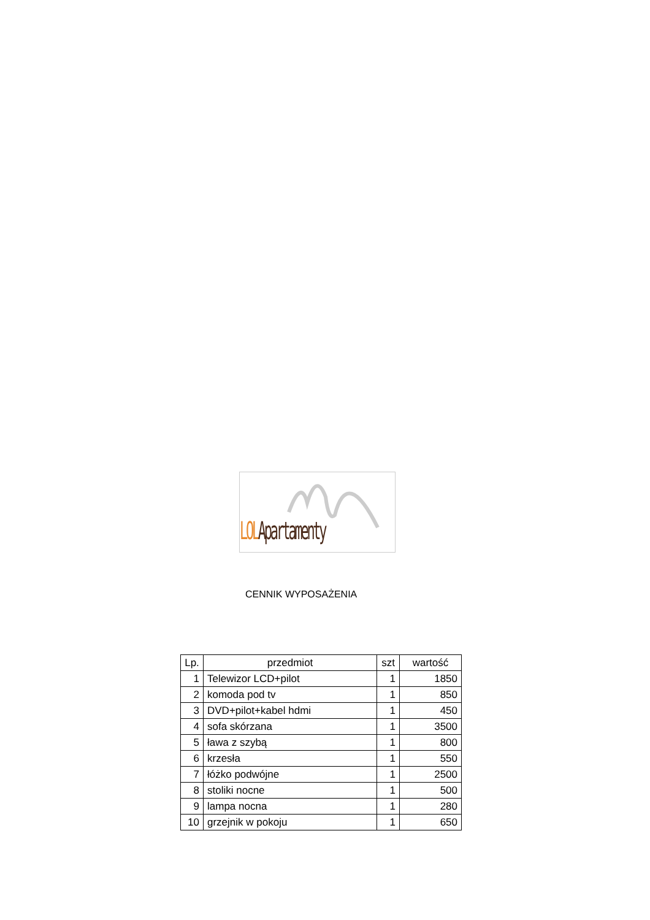LOL Apartamenty
CENNIK WYPOSAŻENIA
| Lp. | przedmiot | szt | wartość |
| --- | --- | --- | --- |
| 1 | Telewizor LCD+pilot | 1 | 1850 |
| 2 | komoda pod tv | 1 | 850 |
| 3 | DVD+pilot+kabel hdmi | 1 | 450 |
| 4 | sofa skórzana | 1 | 3500 |
| 5 | ława z szybą | 1 | 800 |
| 6 | krzesła | 1 | 550 |
| 7 | łóżko podwójne | 1 | 2500 |
| 8 | stoliki nocne | 1 | 500 |
| 9 | lampa nocna | 1 | 280 |
| 10 | grzejnik w pokoju | 1 | 650 |